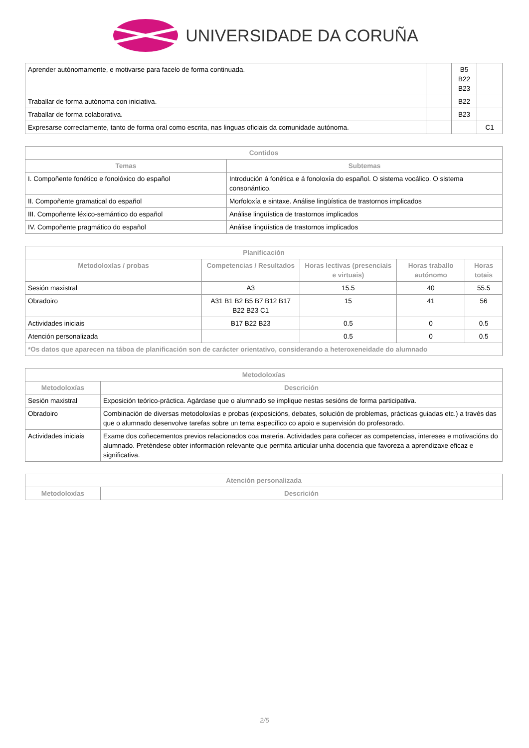UNIVERSIDADE DA CORUÑA
| Aprender autónomamente, e motivarse para facelo de forma continuada. | | B5 B22 B23 | |
| Traballar de forma autónoma con iniciativa. | | B22 | |
| Traballar de forma colaborativa. | | B23 | |
| Expresarse correctamente, tanto de forma oral como escrita, nas linguas oficiais da comunidade autónoma. | | | C1 |
| Contidos | |
| --- | --- |
| Temas | Subtemas |
| I. Compoñente fonético e fonolóxico do español | Introdución á fonética e á fonoloxía do español. O sistema vocálico. O sistema consonántico. |
| II. Compoñente gramatical do español | Morfoloxía e sintaxe. Análise lingüística de trastornos implicados |
| III. Compoñente léxico-semántico do español | Análise lingüística de trastornos implicados |
| IV. Compoñente pragmático do español | Análise lingüística de trastornos implicados |
| Planificación | | | | |
| --- | --- | --- | --- | --- |
| Metodoloxías / probas | Competencias / Resultados | Horas lectivas (presenciais e virtuais) | Horas traballo autónomo | Horas totais |
| Sesión maxistral | A3 | 15.5 | 40 | 55.5 |
| Obradoiro | A31 B1 B2 B5 B7 B12 B17 B22 B23 C1 | 15 | 41 | 56 |
| Actividades iniciais | B17 B22 B23 | 0.5 | 0 | 0.5 |
| Atención personalizada | | 0.5 | 0 | 0.5 |
| *Os datos que aparecen na táboa de planificación son de carácter orientativo, considerando a heteroxeneidade do alumnado | | | | |
| Metodoloxías | |
| --- | --- |
| Metodoloxías | Descrición |
| Sesión maxistral | Exposición teórico-práctica. Agárdase que o alumnado se implique nestas sesións de forma participativa. |
| Obradoiro | Combinación de diversas metodoloxías e probas (exposicións, debates, solución de problemas, prácticas guiadas etc.) a través das que o alumnado desenvolve tarefas sobre un tema específico co apoio e supervisión do profesorado. |
| Actividades iniciais | Exame dos coñecementos previos relacionados coa materia. Actividades para coñecer as competencias, intereses e motivacións do alumnado. Preténdese obter información relevante que permita articular unha docencia que favoreza a aprendizaxe eficaz e significativa. |
| Atención personalizada | |
| --- | --- |
| Metodoloxías | Descrición |
2/5